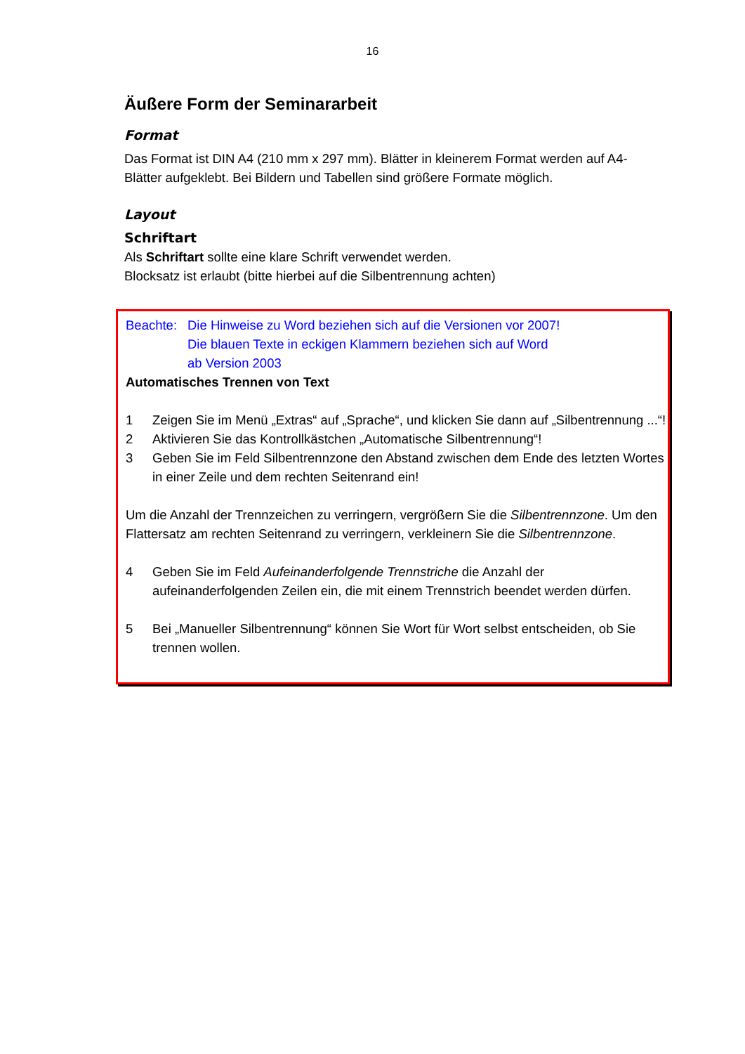16
Äußere Form der Seminararbeit
Format
Das Format ist DIN A4 (210 mm x 297 mm). Blätter in kleinerem Format werden auf A4-Blätter aufgeklebt. Bei Bildern und Tabellen sind größere Formate möglich.
Layout
Schriftart
Als Schriftart sollte eine klare Schrift verwendet werden.
Blocksatz ist erlaubt (bitte hierbei auf die Silbentrennung achten)
Beachte: Die Hinweise zu Word beziehen sich auf die Versionen vor 2007!
Die blauen Texte in eckigen Klammern beziehen sich auf Word
ab Version 2003
Automatisches Trennen von Text
1 Zeigen Sie im Menü „Extras“ auf „Sprache“, und klicken Sie dann auf „Silbentrennung ...“!
2 Aktivieren Sie das Kontrollkästchen „Automatische Silbentrennung“!
3 Geben Sie im Feld Silbentrennzone den Abstand zwischen dem Ende des letzten Wortes in einer Zeile und dem rechten Seitenrand ein!
Um die Anzahl der Trennzeichen zu verringern, vergrößern Sie die Silbentrennzone. Um den Flattersatz am rechten Seitenrand zu verringern, verkleinern Sie die Silbentrennzone.
4 Geben Sie im Feld Aufeinanderfolgende Trennstriche die Anzahl der aufeinanderfolgenden Zeilen ein, die mit einem Trennstrich beendet werden dürfen.
5 Bei „Manueller Silbentrennung“ können Sie Wort für Wort selbst entscheiden, ob Sie trennen wollen.